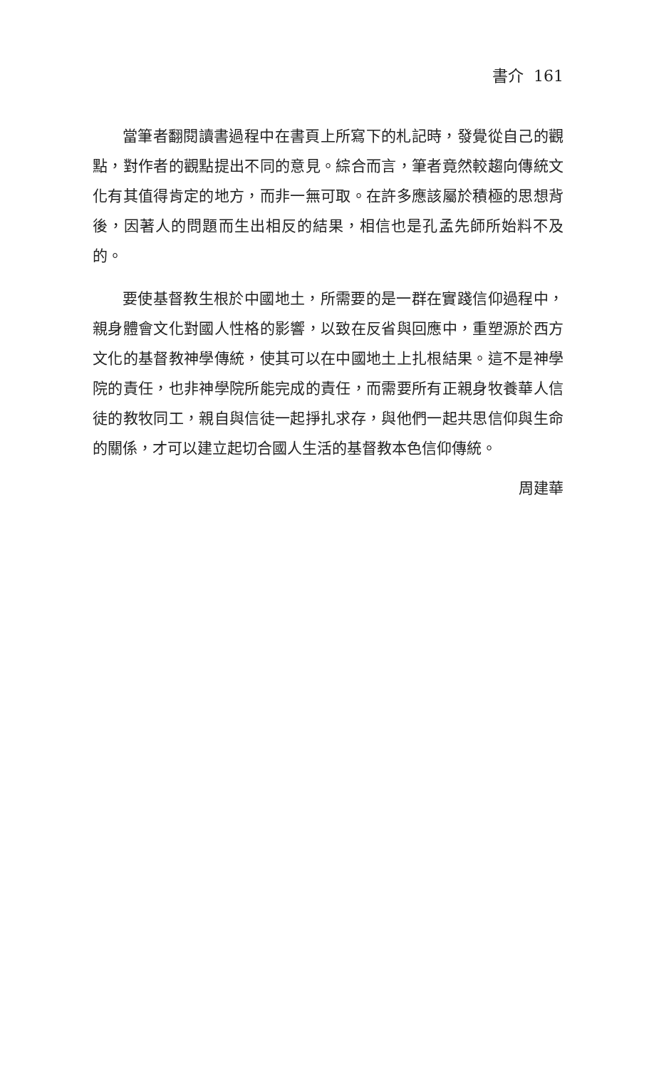書介 161
當筆者翻閱讀書過程中在書頁上所寫下的札記時，發覺從自己的觀點，對作者的觀點提出不同的意見。綜合而言，筆者竟然較趨向傳統文化有其值得肯定的地方，而非一無可取。在許多應該屬於積極的思想背後，因著人的問題而生出相反的結果，相信也是孔孟先師所始料不及的。
要使基督教生根於中國地土，所需要的是一群在實踐信仰過程中，親身體會文化對國人性格的影響，以致在反省與回應中，重塑源於西方文化的基督教神學傳統，使其可以在中國地土上扎根結果。這不是神學院的責任，也非神學院所能完成的責任，而需要所有正親身牧養華人信徒的教牧同工，親自與信徒一起掙扎求存，與他們一起共思信仰與生命的關係，才可以建立起切合國人生活的基督教本色信仰傳統。
周建華